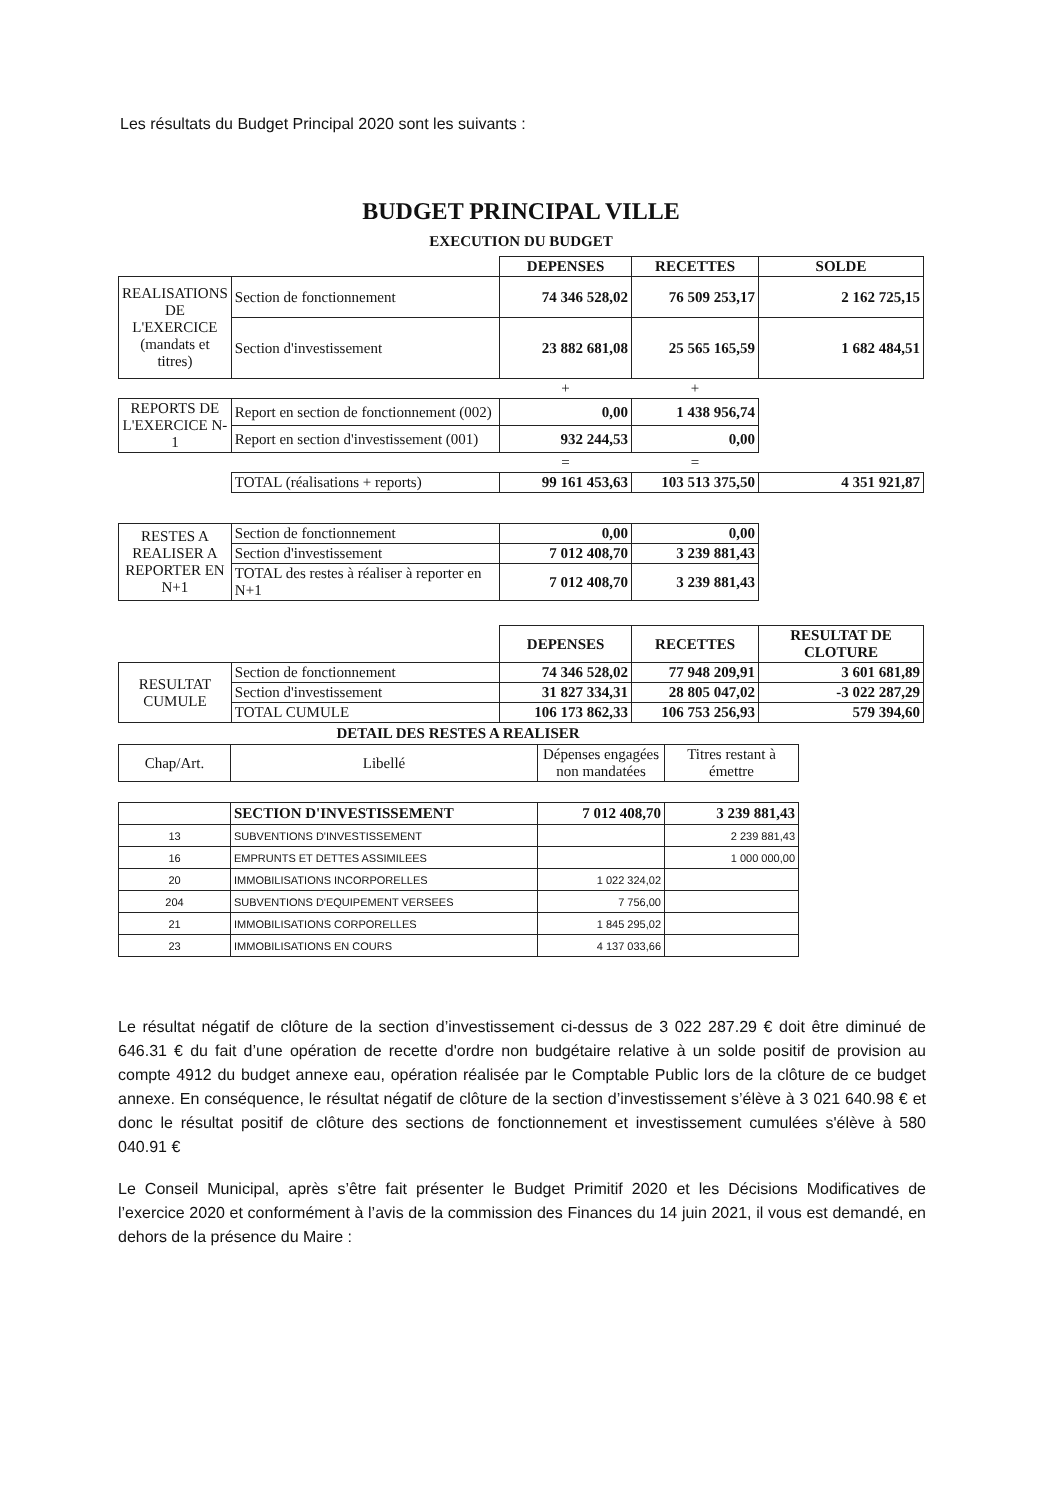Les résultats du Budget Principal 2020 sont les suivants :
BUDGET PRINCIPAL VILLE
EXECUTION DU BUDGET
| | | DEPENSES | RECETTES | SOLDE |
| REALISATIONS DE L'EXERCICE (mandats et titres) | Section de fonctionnement | 74 346 528,02 | 76 509 253,17 | 2 162 725,15 |
| | Section d'investissement | 23 882 681,08 | 25 565 165,59 | 1 682 484,51 |
| | | + | + | |
| REPORTS DE L'EXERCICE N-1 | Report en section de fonctionnement (002) | 0,00 | 1 438 956,74 | |
| | Report en section d'investissement (001) | 932 244,53 | 0,00 | |
| | | = | = | |
| | TOTAL (réalisations + reports) | 99 161 453,63 | 103 513 375,50 | 4 351 921,87 |
| RESTES A REALISER A REPORTER EN N+1 | Section de fonctionnement | 0,00 | 0,00 | |
| | Section d'investissement | 7 012 408,70 | 3 239 881,43 | |
| | TOTAL des restes à réaliser à reporter en N+1 | 7 012 408,70 | 3 239 881,43 | |
| | | DEPENSES | RECETTES | RESULTAT DE CLOTURE |
| RESULTAT CUMULE | Section de fonctionnement | 74 346 528,02 | 77 948 209,91 | 3 601 681,89 |
| | Section d'investissement | 31 827 334,31 | 28 805 047,02 | -3 022 287,29 |
| | TOTAL CUMULE | 106 173 862,33 | 106 753 256,93 | 579 394,60 |
DETAIL DES RESTES A REALISER
| Chap/Art. | Libellé | Dépenses engagées non mandatées | Titres restant à émettre |
| | SECTION D'INVESTISSEMENT | 7 012 408,70 | 3 239 881,43 |
| 13 | SUBVENTIONS D'INVESTISSEMENT | | 2 239 881,43 |
| 16 | EMPRUNTS ET DETTES ASSIMILEES | | 1 000 000,00 |
| 20 | IMMOBILISATIONS INCORPORELLES | 1 022 324,02 | |
| 204 | SUBVENTIONS D'EQUIPEMENT VERSEES | 7 756,00 | |
| 21 | IMMOBILISATIONS CORPORELLES | 1 845 295,02 | |
| 23 | IMMOBILISATIONS EN COURS | 4 137 033,66 | |
Le résultat négatif de clôture de la section d’investissement ci-dessus de 3 022 287.29 € doit être diminué de 646.31 € du fait d’une opération de recette d'ordre non budgétaire relative à un solde positif de provision au compte 4912 du budget annexe eau, opération réalisée par le Comptable Public lors de la clôture de ce budget annexe. En conséquence, le résultat négatif de clôture de la section d’investissement s’élève à 3 021 640.98 € et donc le résultat positif de clôture des sections de fonctionnement et investissement cumulées s'élève à 580 040.91 €
Le Conseil Municipal, après s’être fait présenter le Budget Primitif 2020 et les Décisions Modificatives de l’exercice 2020 et conformément à l’avis de la commission des Finances du 14 juin 2021, il vous est demandé, en dehors de la présence du Maire :